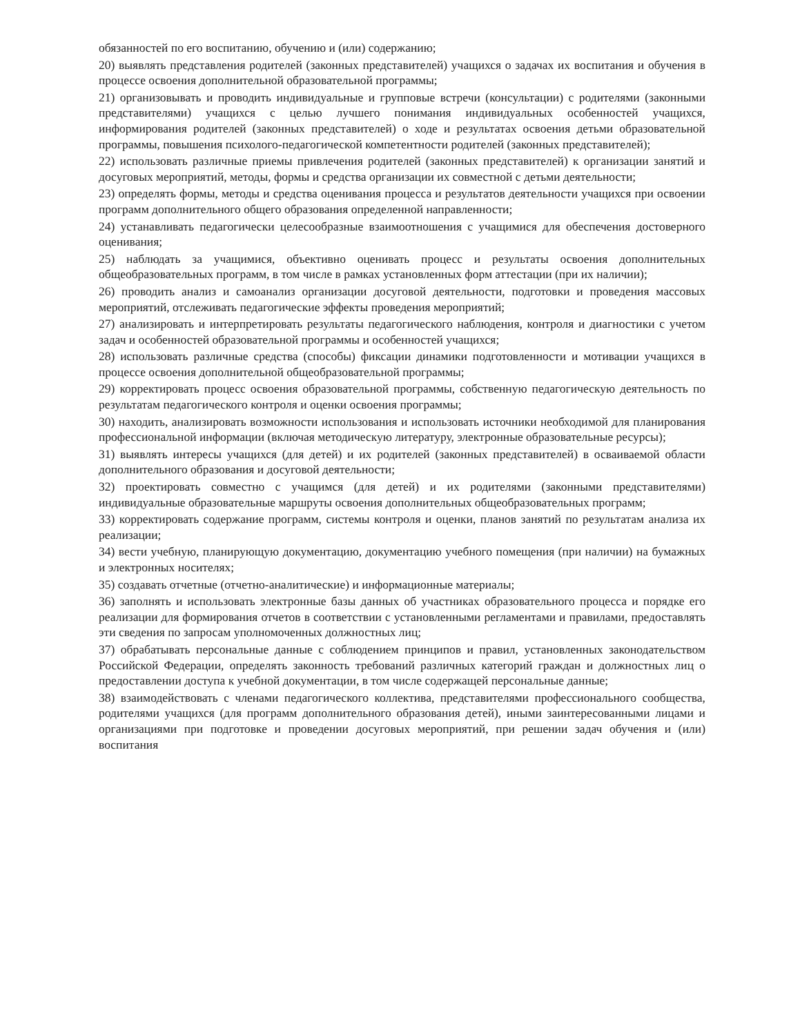обязанностей по его воспитанию, обучению и (или) содержанию;
20) выявлять представления родителей (законных представителей) учащихся о задачах их воспитания и обучения в процессе освоения дополнительной образовательной программы;
21) организовывать и проводить индивидуальные и групповые встречи (консультации) с родителями (законными представителями) учащихся с целью лучшего понимания индивидуальных особенностей учащихся, информирования родителей (законных представителей) о ходе и результатах освоения детьми образовательной программы, повышения психолого-педагогической компетентности родителей (законных представителей);
22) использовать различные приемы привлечения родителей (законных представителей) к организации занятий и досуговых мероприятий, методы, формы и средства организации их совместной с детьми деятельности;
23) определять формы, методы и средства оценивания процесса и результатов деятельности учащихся при освоении программ дополнительного общего образования определенной направленности;
24) устанавливать педагогически целесообразные взаимоотношения с учащимися для обеспечения достоверного оценивания;
25) наблюдать за учащимися, объективно оценивать процесс и результаты освоения дополнительных общеобразовательных программ, в том числе в рамках установленных форм аттестации (при их наличии);
26) проводить анализ и самоанализ организации досуговой деятельности, подготовки и проведения массовых мероприятий, отслеживать педагогические эффекты проведения мероприятий;
27) анализировать и интерпретировать результаты педагогического наблюдения, контроля и диагностики с учетом задач и особенностей образовательной программы и особенностей учащихся;
28) использовать различные средства (способы) фиксации динамики подготовленности и мотивации учащихся в процессе освоения дополнительной общеобразовательной программы;
29) корректировать процесс освоения образовательной программы, собственную педагогическую деятельность по результатам педагогического контроля и оценки освоения программы;
30) находить, анализировать возможности использования и использовать источники необходимой для планирования профессиональной информации (включая методическую литературу, электронные образовательные ресурсы);
31) выявлять интересы учащихся (для детей) и их родителей (законных представителей) в осваиваемой области дополнительного образования и досуговой деятельности;
32) проектировать совместно с учащимся (для детей) и их родителями (законными представителями) индивидуальные образовательные маршруты освоения дополнительных общеобразовательных программ;
33) корректировать содержание программ, системы контроля и оценки, планов занятий по результатам анализа их реализации;
34) вести учебную, планирующую документацию, документацию учебного помещения (при наличии) на бумажных и электронных носителях;
35) создавать отчетные (отчетно-аналитические) и информационные материалы;
36) заполнять и использовать электронные базы данных об участниках образовательного процесса и порядке его реализации для формирования отчетов в соответствии с установленными регламентами и правилами, предоставлять эти сведения по запросам уполномоченных должностных лиц;
37) обрабатывать персональные данные с соблюдением принципов и правил, установленных законодательством Российской Федерации, определять законность требований различных категорий граждан и должностных лиц о предоставлении доступа к учебной документации, в том числе содержащей персональные данные;
38) взаимодействовать с членами педагогического коллектива, представителями профессионального сообщества, родителями учащихся (для программ дополнительного образования детей), иными заинтересованными лицами и организациями при подготовке и проведении досуговых мероприятий, при решении задач обучения и (или) воспитания